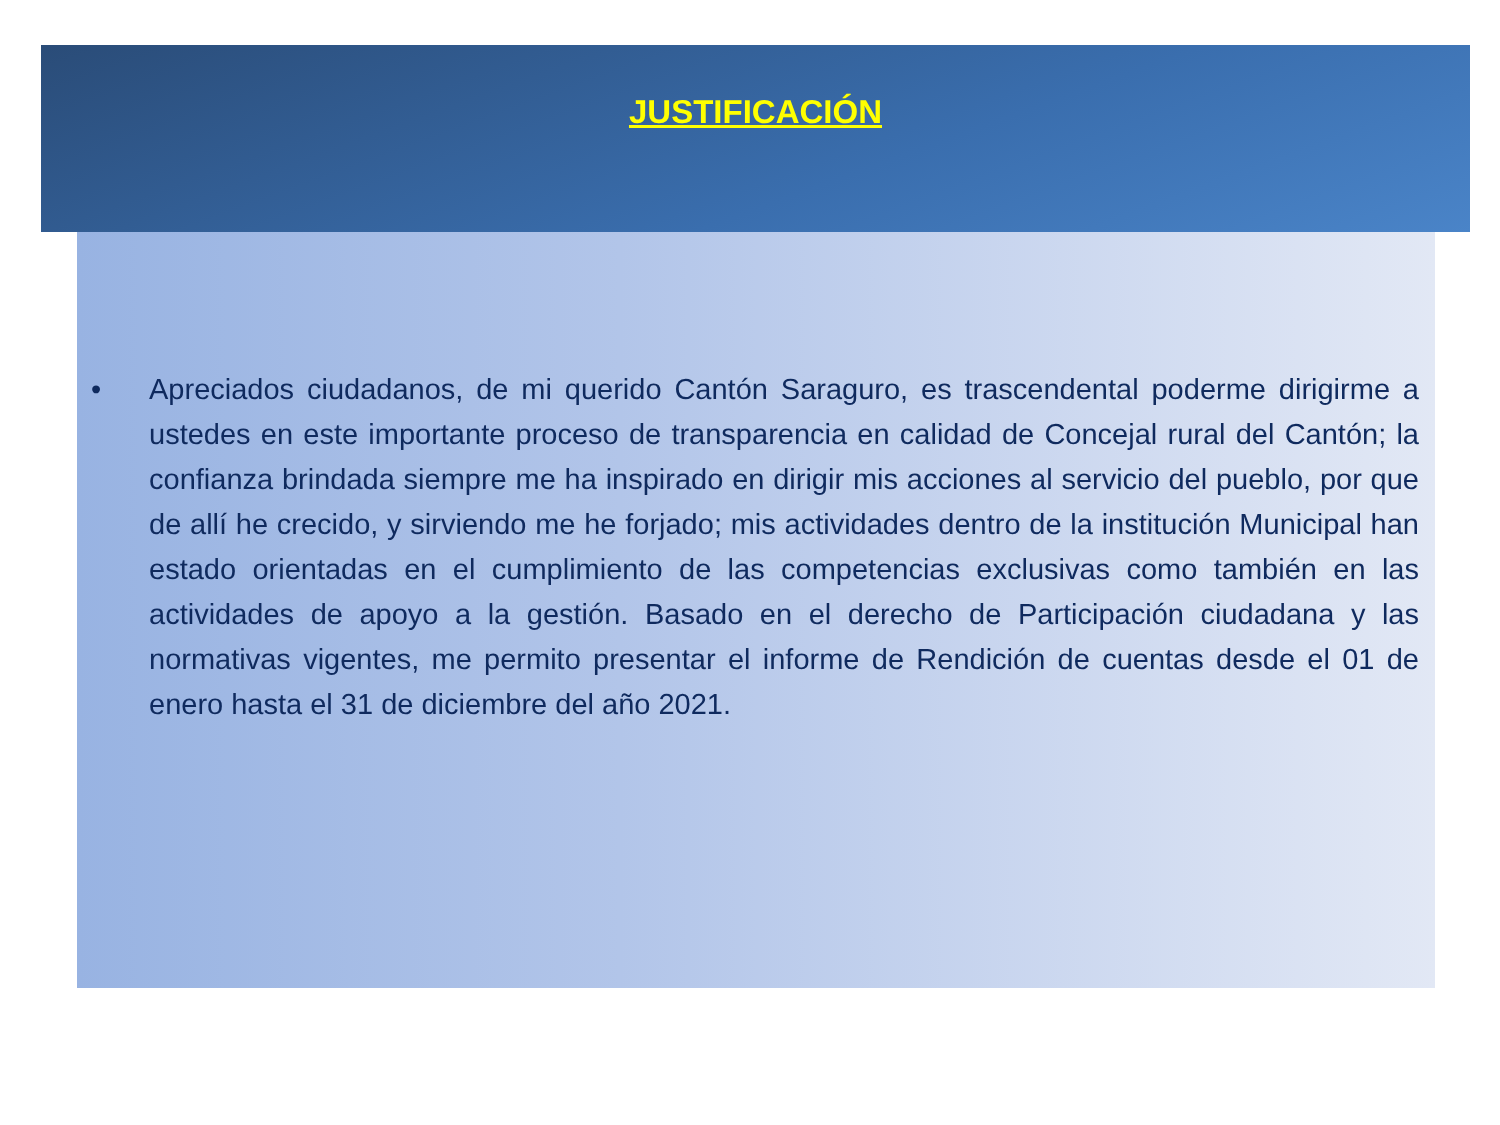JUSTIFICACIÓN
• Apreciados ciudadanos, de mi querido Cantón Saraguro, es trascendental poderme dirigirme a ustedes en este importante proceso de transparencia en calidad de Concejal rural del Cantón; la confianza brindada siempre me ha inspirado en dirigir mis acciones al servicio del pueblo, por que de allí he crecido, y sirviendo me he forjado; mis actividades dentro de la institución Municipal han estado orientadas en el cumplimiento de las competencias exclusivas como también en las actividades de apoyo a la gestión. Basado en el derecho de Participación ciudadana y las normativas vigentes, me permito presentar el informe de Rendición de cuentas desde el 01 de enero hasta el 31 de diciembre del año 2021.